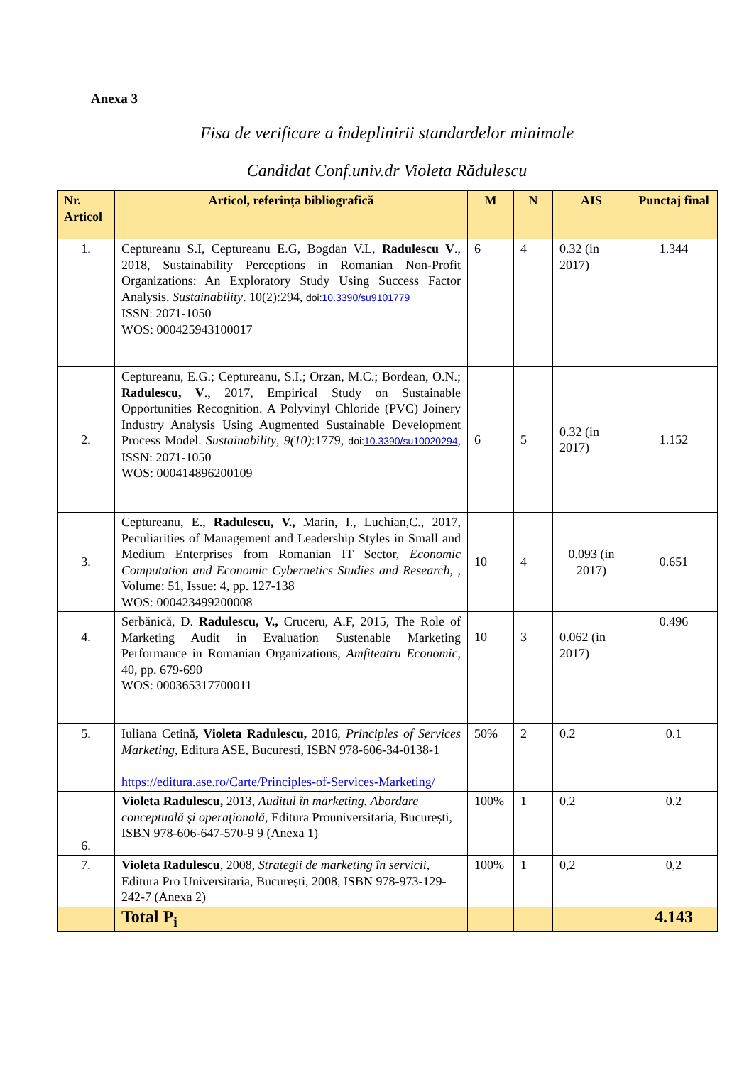Anexa 3
Fisa de verificare a îndeplinirii standardelor minimale
Candidat Conf.univ.dr Violeta Rădulescu
| Nr. Articol | Articol, referința bibliografică | M | N | AIS | Punctaj final |
| --- | --- | --- | --- | --- | --- |
| 1. | Ceptureanu S.I, Ceptureanu E.G, Bogdan V.L, Radulescu V ., 2018, Sustainability Perceptions in Romanian Non-Profit Organizations: An Exploratory Study Using Success Factor Analysis. Sustainability . 10(2):294, doi: 10.3390/su9101779 ISSN: 2071-1050 WOS: 000425943100017 | 6 | 4 | 0.32 (in 2017) | 1.344 |
| 2. | Ceptureanu, E.G.; Ceptureanu, S.I.; Orzan, M.C.; Bordean, O.N.; Radulescu, V ., 2017, Empirical Study on Sustainable Opportunities Recognition. A Polyvinyl Chloride (PVC) Joinery Industry Analysis Using Augmented Sustainable Development Process Model. Sustainability , 9(10) :1779, doi: 10.3390/su10020294 , ISSN: 2071-1050 WOS: 000414896200109 | 6 | 5 | 0.32 (in 2017) | 1.152 |
| 3. | Ceptureanu, E., Radulescu, V., Marin, I., Luchian,C., 2017, Peculiarities of Management and Leadership Styles in Small and Medium Enterprises from Romanian IT Sector, Economic Computation and Economic Cybernetics Studies and Research , , Volume: 51, Issue: 4, pp. 127-138 WOS: 000423499200008 | 10 | 4 | 0.093 (in 2017) | 0.651 |
| 4. | Serbănică, D. Radulescu, V., Cruceru, A.F, 2015, The Role of Marketing Audit in Evaluation Sustenable Marketing Performance in Romanian Organizations, Amfiteatru Economic , 40, pp. 679-690 WOS: 000365317700011 | 10 | 3 | 0.062 (in 2017) | 0.496 |
| 5. | Iuliana Cetină , Violeta Radulescu, 2016, Principles of Services Marketing , Editura ASE, Bucuresti, ISBN 978-606-34-0138-1 https://editura.ase.ro/Carte/Principles-of-Services-Marketing/ | 50% | 2 | 0.2 | 0.1 |
| 6. | Violeta Radulescu, 2013, Auditul în marketing. Abordare conceptuală și operațională , Editura Prouniversitaria, București, ISBN 978-606-647-570-9 9 (Anexa 1) | 100% | 1 | 0.2 | 0.2 |
| 7. | Violeta Radulescu , 2008, Strategii de marketing în servicii , Editura Pro Universitaria, București, 2008, ISBN 978-973-129-242-7 (Anexa 2) | 100% | 1 | 0,2 | 0,2 |
| | Total P<sub>i</sub> | | | | 4.143 |